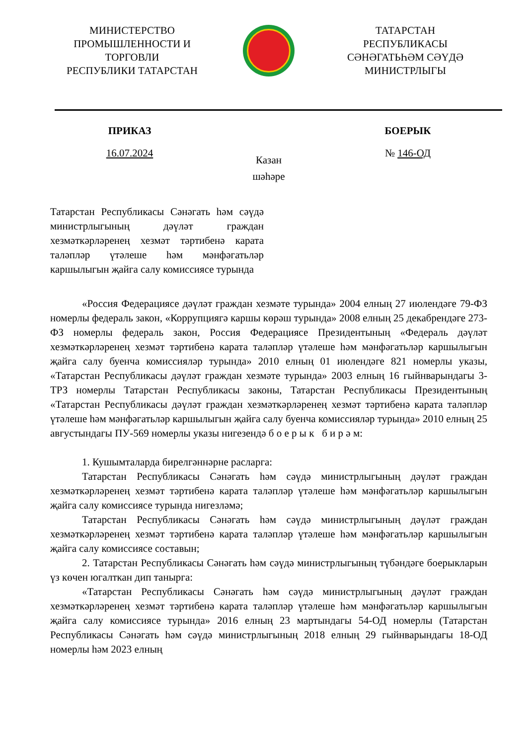МИНИСТЕРСТВО
ПРОМЫШЛЕННОСТИ И
ТОРГОВЛИ
РЕСПУБЛИКИ ТАТАРСТАН
ТАТАРСТАН
РЕСПУБЛИКАСЫ
СӘНӘГАТЬҺӘМ СӘҮДӘ
МИНИСТРЛЫГЫ
ПРИКАЗ БОЕРЫК
16.07.2024
Казан шәһәре
№ 146-ОД
Татарстан Республикасы Сәнәгать һәм сәүдә министрлыгының дәүләт граждан хезмәткәрләренең хезмәт тәртибенә карата таләпләр үтәлеше һәм мәнфәгатьләр каршылыгын җайга салу комиссиясе турында
«Россия Федерациясе дәүләт граждан хезмәте турында» 2004 елның 27 июлендәге 79-ФЗ номерлы федераль закон, «Коррупциягә каршы көрәш турында» 2008 елның 25 декабрендәге 273-ФЗ номерлы федераль закон, Россия Федерациясе Президентының «Федераль дәүләт хезмәткәрләренең хезмәт тәртибенә карата таләпләр үтәлеше һәм мәнфәгатьләр каршылыгын җайга салу буенча комиссияләр турында» 2010 елның 01 июлендәге 821 номерлы указы, «Татарстан Республикасы дәүләт граждан хезмәте турында» 2003 елның 16 гыйнварындагы 3-ТРЗ номерлы Татарстан Республикасы законы, Татарстан Республикасы Президентының «Татарстан Республикасы дәүләт граждан хезмәткәрләренең хезмәт тәртибенә карата таләпләр үтәлеше һәм мәнфәгатьләр каршылыгын җайга салу буенча комиссияләр турында» 2010 елның 25 августындагы ПУ-569 номерлы указы нигезендә б о е р ы к б и р ә м:
1. Кушымталарда бирелгәннәрне расларга:
Татарстан Республикасы Сәнәгать һәм сәүдә министрлыгының дәүләт граждан хезмәткәрләренең хезмәт тәртибенә карата таләпләр үтәлеше һәм мәнфәгатьләр каршылыгын җайга салу комиссиясе турында нигезләмә;
Татарстан Республикасы Сәнәгать һәм сәүдә министрлыгының дәүләт граждан хезмәткәрләренең хезмәт тәртибенә карата таләпләр үтәлеше һәм мәнфәгатьләр каршылыгын җайга салу комиссиясе составын;
2. Татарстан Республикасы Сәнәгать һәм сәүдә министрлыгының түбәндәге боерыкларын үз көчен югалткан дип танырга:
«Татарстан Республикасы Сәнәгать һәм сәүдә министрлыгының дәүләт граждан хезмәткәрләренең хезмәт тәртибенә карата таләпләр үтәлеше һәм мәнфәгатьләр каршылыгын җайга салу комиссиясе турында» 2016 елның 23 мартындагы 54-ОД номерлы (Татарстан Республикасы Сәнәгать һәм сәүдә министрлыгының 2018 елның 29 гыйнварындагы 18-ОД номерлы һәм 2023 елның